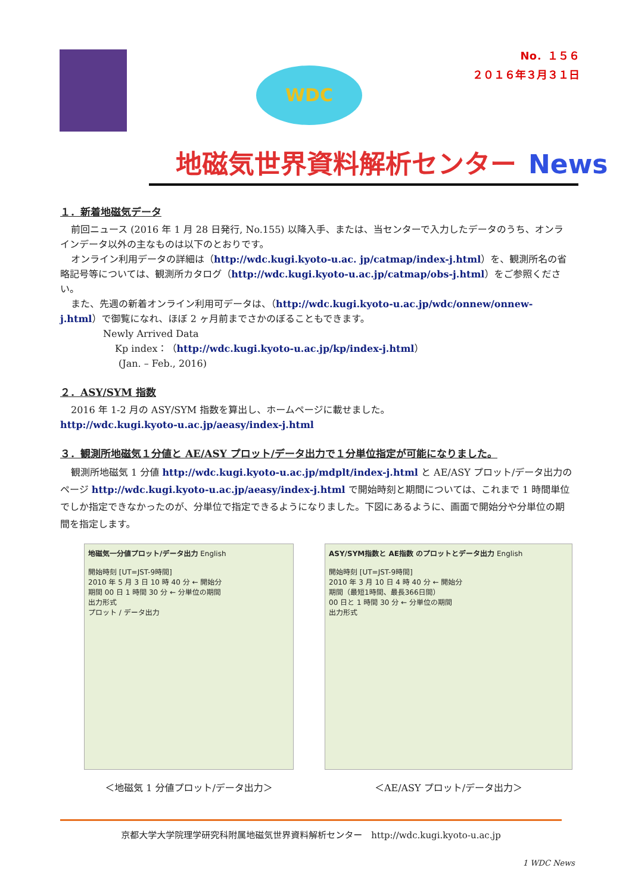WDC
No．１５６
２０１６年３月３１日
地磁気世界資料解析センター News
１．新着地磁気データ
前回ニュース (2016 年 1 月 28 日発行, No.155) 以降入手、または、当センターで入力したデータのうち、オンラインデータ以外の主なものは以下のとおりです。
オンライン利用データの詳細は（http://wdc.kugi.kyoto-u.ac. jp/catmap/index-j.html）を、観測所名の省略記号等については、観測所カタログ（http://wdc.kugi.kyoto-u.ac.jp/catmap/obs-j.html）をご参照ください。
また、先週の新着オンライン利用可データは、（http://wdc.kugi.kyoto-u.ac.jp/wdc/onnew/onnew-j.html）で御覧になれ、ほぼ 2 ヶ月前までさかのぼることもできます。
Newly Arrived Data
Kp index：（http://wdc.kugi.kyoto-u.ac.jp/kp/index-j.html）
(Jan. – Feb., 2016)
２．ASY/SYM 指数
2016 年 1-2 月の ASY/SYM 指数を算出し、ホームページに載せました。
http://wdc.kugi.kyoto-u.ac.jp/aeasy/index-j.html
３．観測所地磁気１分値と AE/ASY プロット/データ出力で１分単位指定が可能になりました。
観測所地磁気 1 分値 http://wdc.kugi.kyoto-u.ac.jp/mdplt/index-j.html と AE/ASY プロット/データ出力のページ http://wdc.kugi.kyoto-u.ac.jp/aeasy/index-j.html で開始時刻と期間については、これまで 1 時間単位でしか指定できなかったのが、分単位で指定できるようになりました。下図にあるように、画面で開始分や分単位の期間を指定します。
地磁気一分値プロット/データ出力 English
開始時刻 [UT=JST-9時間]
2010 年 5 月 3 日 10 時 40 分 ← 開始分
期間 00 日 1 時間 30 分 ← 分単位の期間
出力形式
プロット / データ出力
＜地磁気 1 分値プロット/データ出力＞
ASY/SYM指数と AE指数 のプロットとデータ出力 English
開始時刻 [UT=JST-9時間]
2010 年 3 月 10 日 4 時 40 分 ← 開始分
期間（最短1時間、最長366日間）
00 日と 1 時間 30 分 ← 分単位の期間
出力形式
＜AE/ASY プロット/データ出力＞
京都大学大学院理学研究科附属地磁気世界資料解析センター　http://wdc.kugi.kyoto-u.ac.jp
1 WDC News